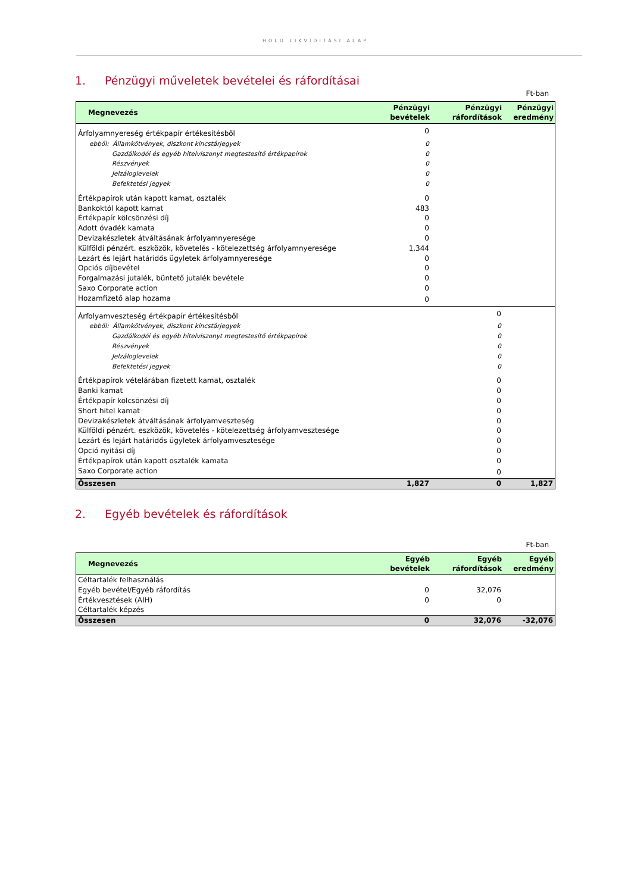HOLD LIKVIDITÁSI ALAP
1. Pénzügyi műveletek bevételei és ráfordításai
Ft-ban
| Megnevezés | Pénzügyi bevételek | Pénzügyi ráfordítások | Pénzügyi eredmény |
| --- | --- | --- | --- |
| Árfolyamnyereség értékpapír értékesítésből | 0 | | |
| ebből: Államkötvények, diszkont kincstárjegyek | 0 | | |
| Gazdálkodói és egyéb hitelviszonyt megtestesítő értékpapírok | 0 | | |
| Részvények | 0 | | |
| Jelzáloglevelek | 0 | | |
| Befektetési jegyek | 0 | | |
| Értékpapírok után kapott kamat, osztalék | 0 | | |
| Bankoktól kapott kamat | 483 | | |
| Értékpapír kölcsönzési díj | 0 | | |
| Adott óvadék kamata | 0 | | |
| Devizakészletek átváltásának árfolyamnyeresége | 0 | | |
| Külföldi pénzért. eszközök, követelés - kötelezettség árfolyamnyeresége | 1,344 | | |
| Lezárt és lejárt határidős ügyletek árfolyamnyeresége | 0 | | |
| Opciós díjbevétel | 0 | | |
| Forgalmazási jutalék, büntető jutalék bevétele | 0 | | |
| Saxo Corporate action | 0 | | |
| Hozamfizető alap hozama | 0 | | |
| Árfolyamveszteség értékpapír értékesítésből | | 0 | |
| ebből: Államkötvények, diszkont kincstárjegyek | | 0 | |
| Gazdálkodói és egyéb hitelviszonyt megtestesítő értékpapírok | | 0 | |
| Részvények | | 0 | |
| Jelzáloglevelek | | 0 | |
| Befektetési jegyek | | 0 | |
| Értékpapírok vételárában fizetett kamat, osztalék | | 0 | |
| Banki kamat | | 0 | |
| Értékpapír kölcsönzési díj | | 0 | |
| Short hitel kamat | | 0 | |
| Devizakészletek átváltásának árfolyamveszteség | | 0 | |
| Külföldi pénzért. eszközök, követelés - kötelezettség árfolyamvesztesége | | 0 | |
| Lezárt és lejárt határidős ügyletek árfolyamvesztesége | | 0 | |
| Opció nyitási díj | | 0 | |
| Értékpapírok után kapott osztalék kamata | | 0 | |
| Saxo Corporate action | | 0 | |
| Összesen | 1,827 | 0 | 1,827 |
2. Egyéb bevételek és ráfordítások
Ft-ban
| Megnevezés | Egyéb bevételek | Egyéb ráfordítások | Egyéb eredmény |
| --- | --- | --- | --- |
| Céltartalék felhasználás | | | |
| Egyéb bevétel/Egyéb ráfordítás | 0 | 32,076 | |
| Értékvesztések (AIH) | 0 | 0 | |
| Céltartalék képzés | | | |
| Összesen | 0 | 32,076 | -32,076 |